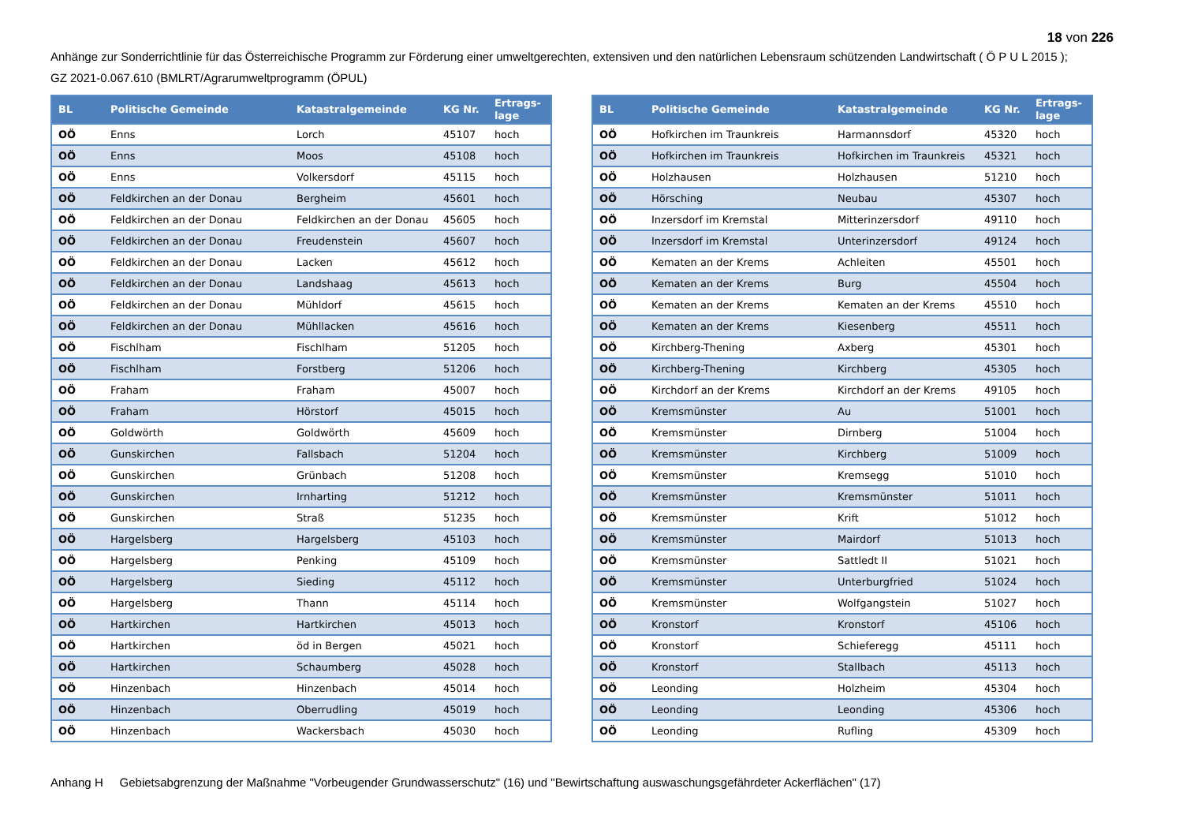18 von 226
Anhänge zur Sonderrichtlinie für das Österreichische Programm zur Förderung einer umweltgerechten, extensiven und den natürlichen Lebensraum schützenden Landwirtschaft ( Ö P U L 2015 );
GZ 2021-0.067.610 (BMLRT/Agrarumweltprogramm (ÖPUL)
| BL | Politische Gemeinde | Katastralgemeinde | KG Nr. | Ertrags- lage |
| --- | --- | --- | --- | --- |
| OÖ | Enns | Lorch | 45107 | hoch |
| OÖ | Enns | Moos | 45108 | hoch |
| OÖ | Enns | Volkersdorf | 45115 | hoch |
| OÖ | Feldkirchen an der Donau | Bergheim | 45601 | hoch |
| OÖ | Feldkirchen an der Donau | Feldkirchen an der Donau | 45605 | hoch |
| OÖ | Feldkirchen an der Donau | Freudenstein | 45607 | hoch |
| OÖ | Feldkirchen an der Donau | Lacken | 45612 | hoch |
| OÖ | Feldkirchen an der Donau | Landshaag | 45613 | hoch |
| OÖ | Feldkirchen an der Donau | Mühldorf | 45615 | hoch |
| OÖ | Feldkirchen an der Donau | Mühllacken | 45616 | hoch |
| OÖ | Fischlham | Fischlham | 51205 | hoch |
| OÖ | Fischlham | Forstberg | 51206 | hoch |
| OÖ | Fraham | Fraham | 45007 | hoch |
| OÖ | Fraham | Hörstorf | 45015 | hoch |
| OÖ | Goldwörth | Goldwörth | 45609 | hoch |
| OÖ | Gunskirchen | Fallsbach | 51204 | hoch |
| OÖ | Gunskirchen | Grünbach | 51208 | hoch |
| OÖ | Gunskirchen | Irnharting | 51212 | hoch |
| OÖ | Gunskirchen | Straß | 51235 | hoch |
| OÖ | Hargelsberg | Hargelsberg | 45103 | hoch |
| OÖ | Hargelsberg | Penking | 45109 | hoch |
| OÖ | Hargelsberg | Sieding | 45112 | hoch |
| OÖ | Hargelsberg | Thann | 45114 | hoch |
| OÖ | Hartkirchen | Hartkirchen | 45013 | hoch |
| OÖ | Hartkirchen | öd in Bergen | 45021 | hoch |
| OÖ | Hartkirchen | Schaumberg | 45028 | hoch |
| OÖ | Hinzenbach | Hinzenbach | 45014 | hoch |
| OÖ | Hinzenbach | Oberrudling | 45019 | hoch |
| OÖ | Hinzenbach | Wackersbach | 45030 | hoch |
| BL | Politische Gemeinde | Katastralgemeinde | KG Nr. | Ertrags- lage |
| --- | --- | --- | --- | --- |
| OÖ | Hofkirchen im Traunkreis | Harmannsdorf | 45320 | hoch |
| OÖ | Hofkirchen im Traunkreis | Hofkirchen im Traunkreis | 45321 | hoch |
| OÖ | Holzhausen | Holzhausen | 51210 | hoch |
| OÖ | Hörsching | Neubau | 45307 | hoch |
| OÖ | Inzersdorf im Kremstal | Mitterinzersdorf | 49110 | hoch |
| OÖ | Inzersdorf im Kremstal | Unterinzersdorf | 49124 | hoch |
| OÖ | Kematen an der Krems | Achleiten | 45501 | hoch |
| OÖ | Kematen an der Krems | Burg | 45504 | hoch |
| OÖ | Kematen an der Krems | Kematen an der Krems | 45510 | hoch |
| OÖ | Kematen an der Krems | Kiesenberg | 45511 | hoch |
| OÖ | Kirchberg-Thening | Axberg | 45301 | hoch |
| OÖ | Kirchberg-Thening | Kirchberg | 45305 | hoch |
| OÖ | Kirchdorf an der Krems | Kirchdorf an der Krems | 49105 | hoch |
| OÖ | Kremsmünster | Au | 51001 | hoch |
| OÖ | Kremsmünster | Dirnberg | 51004 | hoch |
| OÖ | Kremsmünster | Kirchberg | 51009 | hoch |
| OÖ | Kremsmünster | Kremsegg | 51010 | hoch |
| OÖ | Kremsmünster | Kremsmünster | 51011 | hoch |
| OÖ | Kremsmünster | Krift | 51012 | hoch |
| OÖ | Kremsmünster | Mairdorf | 51013 | hoch |
| OÖ | Kremsmünster | Sattledt II | 51021 | hoch |
| OÖ | Kremsmünster | Unterburgfried | 51024 | hoch |
| OÖ | Kremsmünster | Wolfgangstein | 51027 | hoch |
| OÖ | Kronstorf | Kronstorf | 45106 | hoch |
| OÖ | Kronstorf | Schieferegg | 45111 | hoch |
| OÖ | Kronstorf | Stallbach | 45113 | hoch |
| OÖ | Leonding | Holzheim | 45304 | hoch |
| OÖ | Leonding | Leonding | 45306 | hoch |
| OÖ | Leonding | Rufling | 45309 | hoch |
Anhang H Gebietsabgrenzung der Maßnahme "Vorbeugender Grundwasserschutz" (16) und "Bewirtschaftung auswaschungsgefährdeter Ackerflächen" (17)